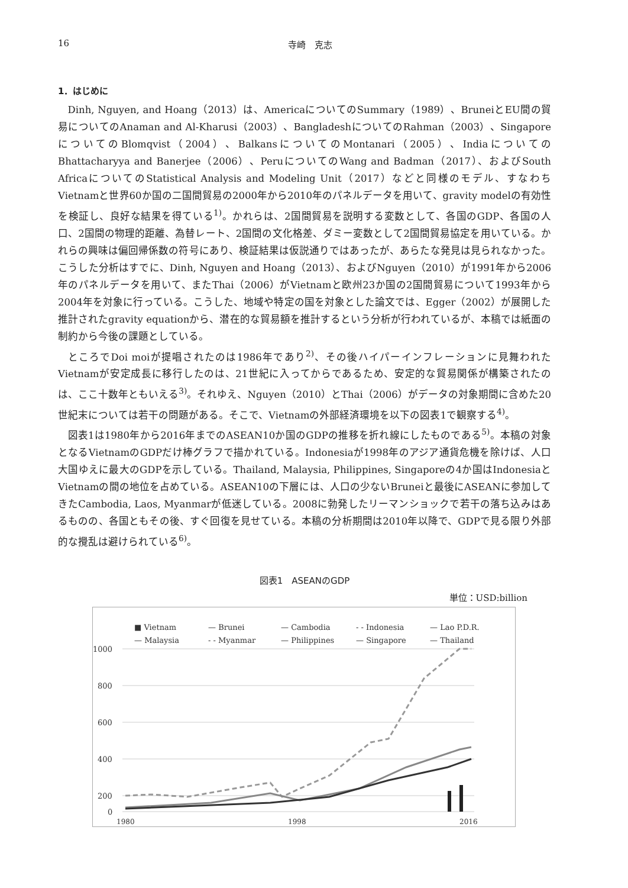16 寺崎　克志
1．はじめに
Dinh, Nguyen, and Hoang（2013）は、AmericaについてのSummary（1989）、BruneiとEU間の貿易についてのAnaman and Al-Kharusi（2003）、BangladeshについてのRahman（2003）、SingaporeについてのBlomqvist（2004）、BalkansについてのMontanari（2005）、IndiaについてのBhattacharyya and Banerjee（2006）、PeruについてのWang and Badman（2017）、およびSouth AfricaについてのStatistical Analysis and Modeling Unit（2017）などと同様のモデル、すなわちVietnamと世界60か国の二国間貿易の2000年から2010年のパネルデータを用いて、gravity modelの有効性を検証し、良好な結果を得ている<sup>1)</sup>。かれらは、2国間貿易を説明する変数として、各国のGDP、各国の人口、2国間の物理的距離、為替レート、2国間の文化格差、ダミー変数として2国間貿易協定を用いている。かれらの興味は偏回帰係数の符号にあり、検証結果は仮説通りではあったが、あらたな発見は見られなかった。こうした分析はすでに、Dinh, Nguyen and Hoang（2013）、およびNguyen（2010）が1991年から2006年のパネルデータを用いて、またThai（2006）がVietnamと欧州23か国の2国間貿易について1993年から2004年を対象に行っている。こうした、地域や特定の国を対象とした論文では、Egger（2002）が展開した推計されたgravity equationから、潜在的な貿易額を推計するという分析が行われているが、本稿では紙面の制約から今後の課題としている。
ところでDoi moiが提唱されたのは1986年であり<sup>2)</sup>、その後ハイパーインフレーションに見舞われたVietnamが安定成長に移行したのは、21世紀に入ってからであるため、安定的な貿易関係が構築されたのは、ここ十数年ともいえる<sup>3)</sup>。それゆえ、Nguyen（2010）とThai（2006）がデータの対象期間に含めた20世紀末については若干の問題がある。そこで、Vietnamの外部経済環境を以下の図表1で観察する<sup>4)</sup>。
図表1は1980年から2016年までのASEAN10か国のGDPの推移を折れ線にしたものである<sup>5)</sup>。本稿の対象となるVietnamのGDPだけ棒グラフで描かれている。Indonesiaが1998年のアジア通貨危機を除けば、人口大国ゆえに最大のGDPを示している。Thailand, Malaysia, Philippines, Singaporeの4か国はIndonesiaとVietnamの間の地位を占めている。ASEAN10の下層には、人口の少ないBruneiと最後にASEANに参加してきたCambodia, Laos, Myanmarが低迷している。2008に勃発したリーマンショックで若干の落ち込みはあるものの、各国ともその後、すぐ回復を見せている。本稿の分析期間は2010年以降で、GDPで見る限り外部的な攪乱は避けられている<sup>6)</sup>。
図表1　ASEANのGDP
単位：USD:billion
■ Vietnam
— Brunei
— Cambodia
- - Indonesia
— Lao P.D.R.
— Malaysia
- - Myanmar
— Philippines
— Singapore
— Thailand
1000
800
600
400
200
0
1980
1998
2016